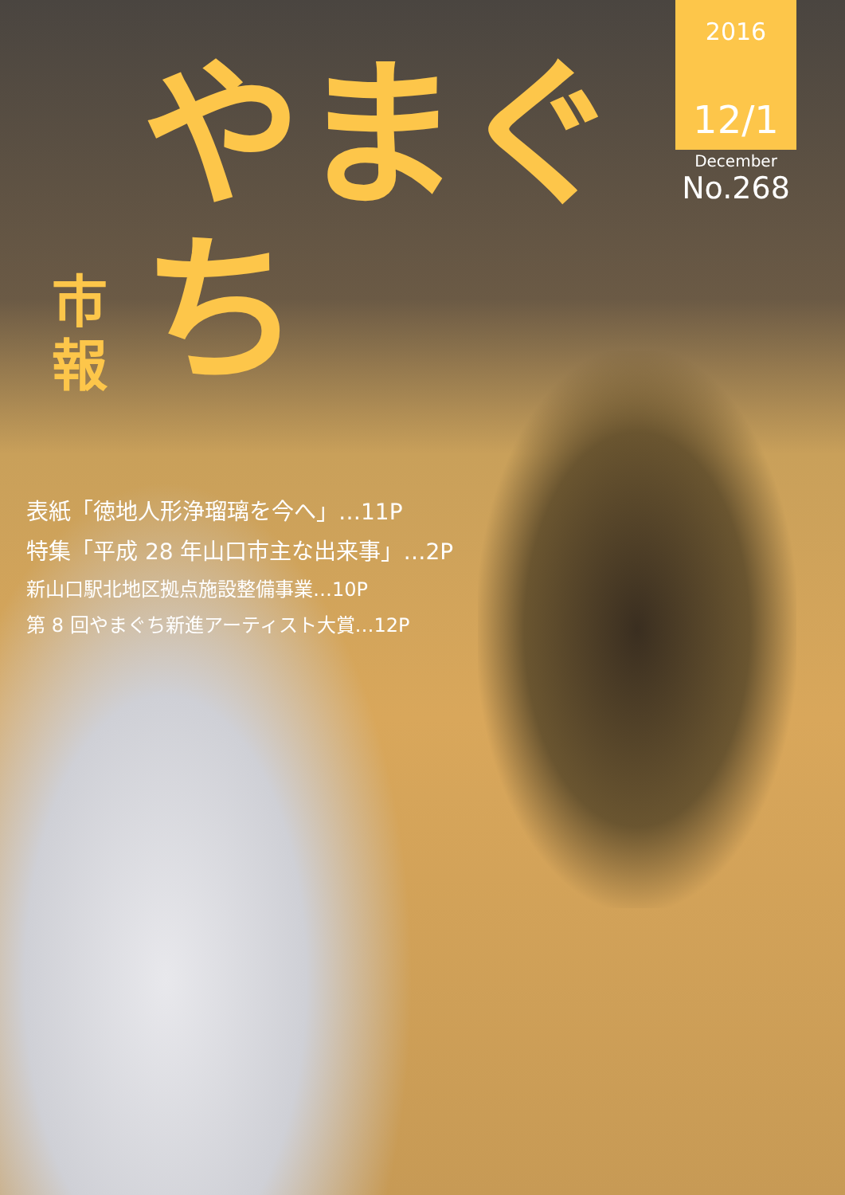市
報
やまぐち
2016
12/1
December
No.268
表紙「徳地人形浄瑠璃を今へ」…11P
特集「平成 28 年山口市主な出来事」…2P
新山口駅北地区拠点施設整備事業…10P
第 8 回やまぐち新進アーティスト大賞…12P